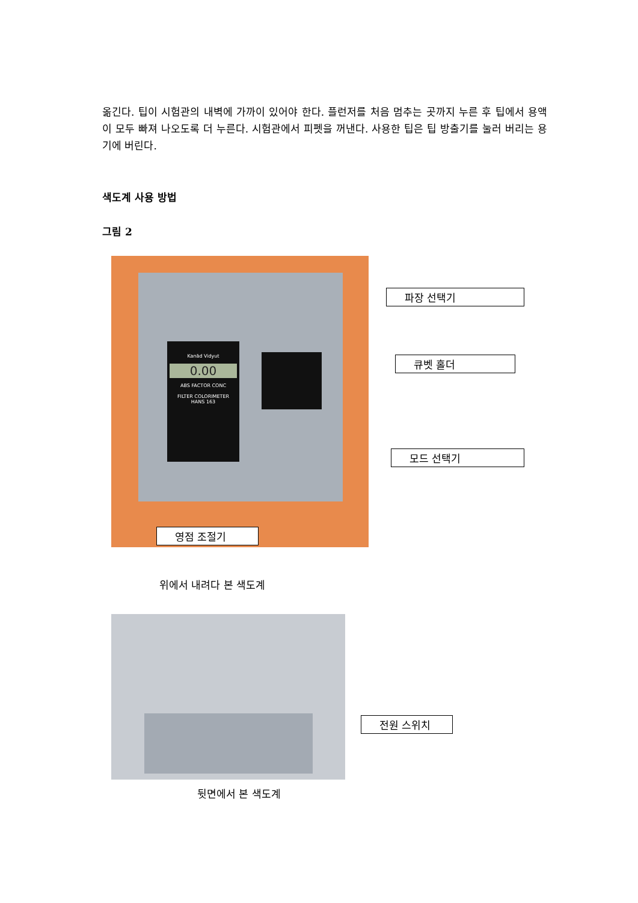옮긴다. 팁이 시험관의 내벽에 가까이 있어야 한다. 플런저를 처음 멈추는 곳까지 누른 후 팁에서 용액이 모두 빠져 나오도록 더 누른다. 시험관에서 피펫을 꺼낸다. 사용한 팁은 팁 방출기를 눌러 버리는 용기에 버린다.
색도계 사용 방법
그림 2
Kanād Vidyut
0.00
ABS FACTOR CONC
FILTER COLORIMETER
HANS 163
파장 선택기
큐벳 홀더
모드 선택기
영점 조절기
위에서 내려다 본 색도계
전원 스위치
뒷면에서 본 색도계